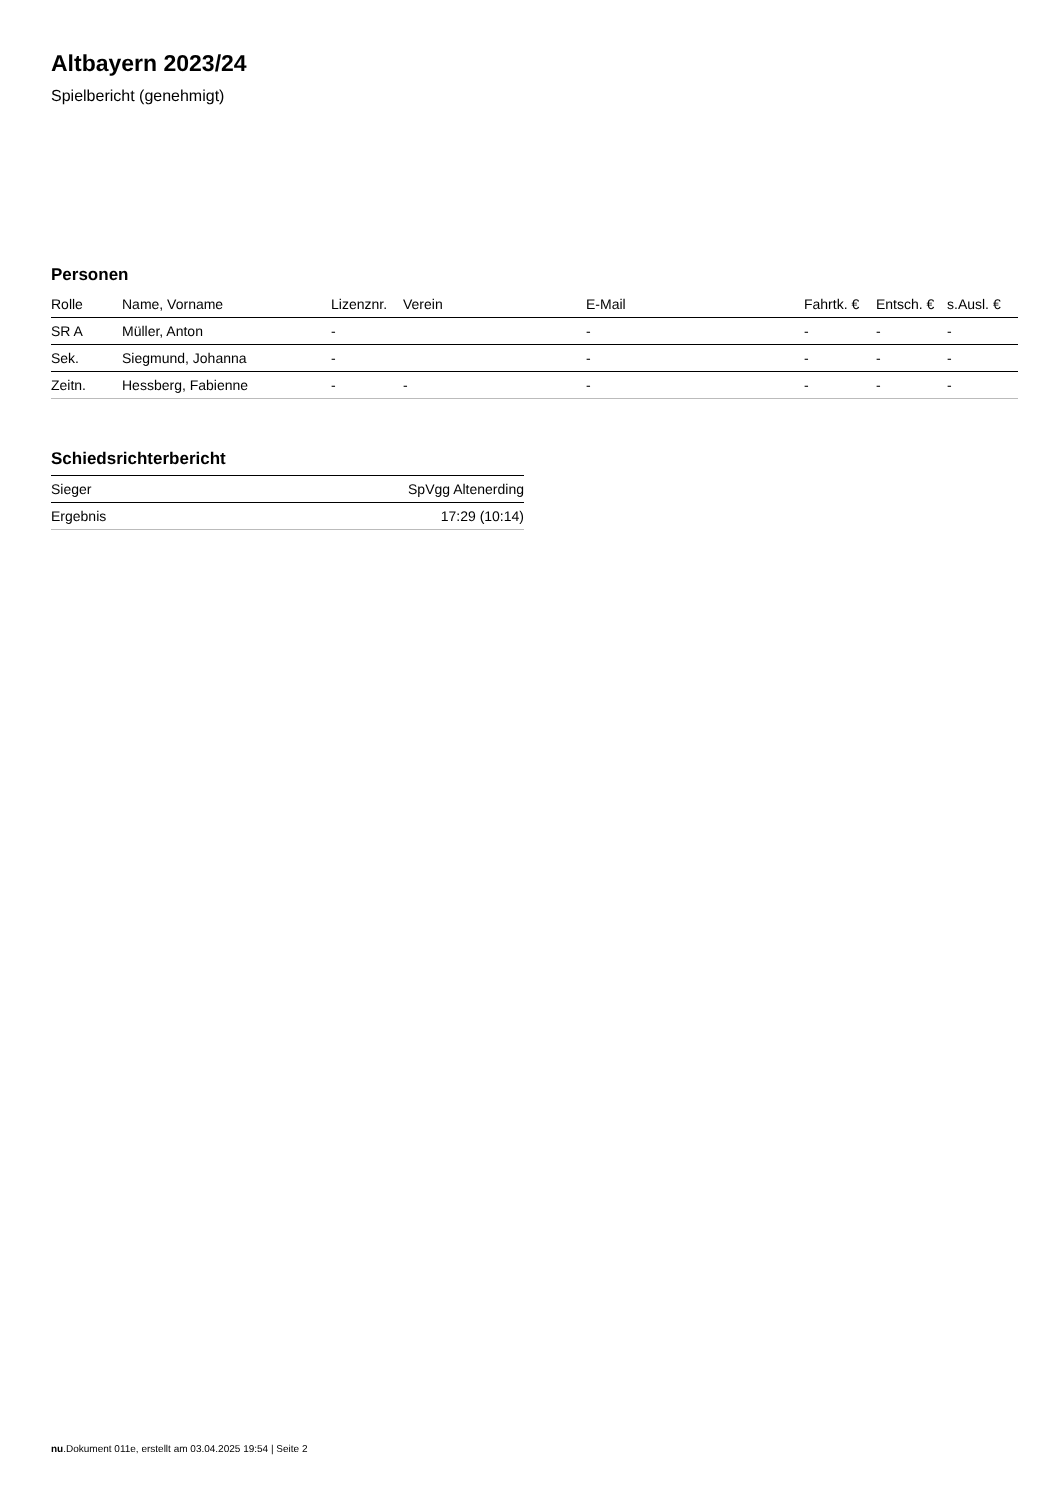Altbayern 2023/24
Spielbericht (genehmigt)
Personen
| Rolle | Name, Vorname | Lizenznr. | Verein | E-Mail | Fahrtk. € | Entsch. € | s.Ausl. € |
| --- | --- | --- | --- | --- | --- | --- | --- |
| SR A | Müller, Anton | - | | - | - | - | - |
| Sek. | Siegmund, Johanna | - | | - | - | - | - |
| Zeitn. | Hessberg, Fabienne | - | - | - | - | - | - |
Schiedsrichterbericht
| Sieger | SpVgg Altenerding |
| Ergebnis | 17:29 (10:14) |
nu.Dokument 011e, erstellt am 03.04.2025 19:54 | Seite 2